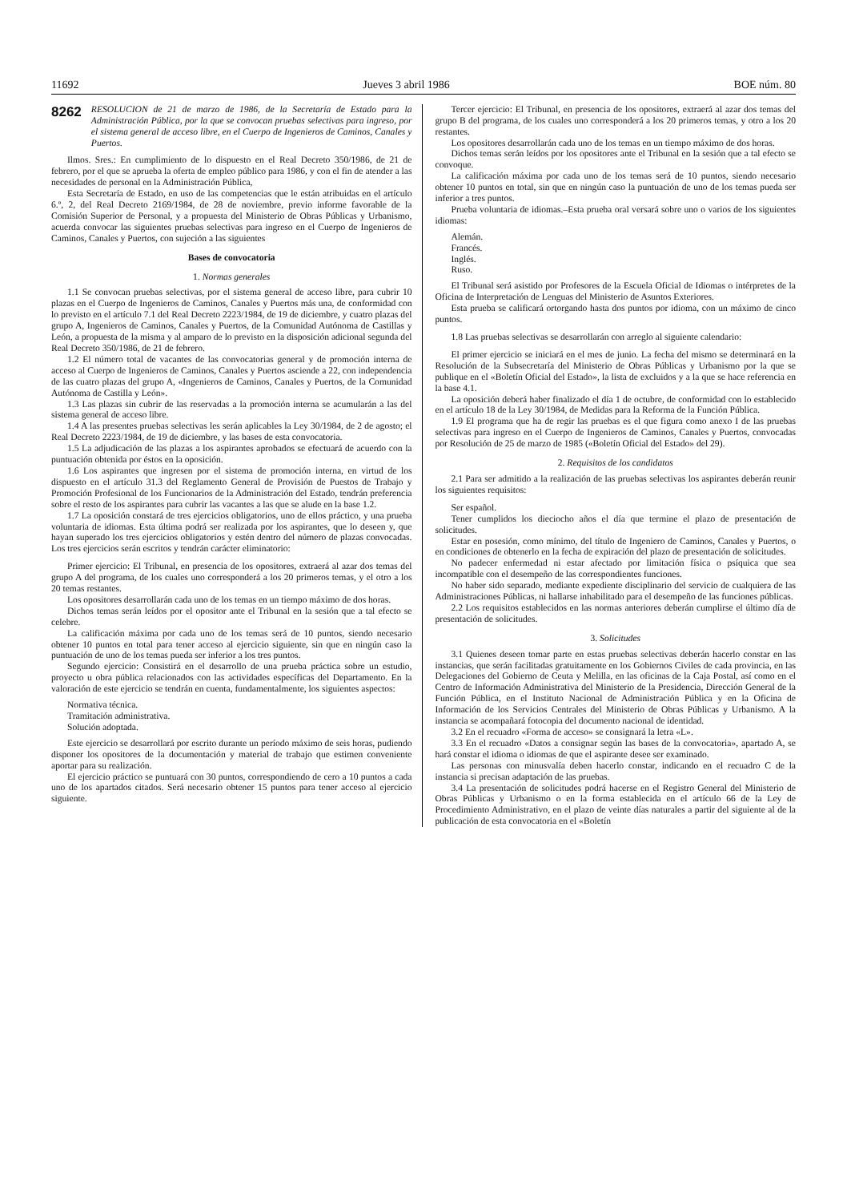11692 Jueves 3 abril 1986 BOE núm. 80
8262 RESOLUCION de 21 de marzo de 1986, de la Secretaría de Estado para la Administración Pública, por la que se convocan pruebas selectivas para ingreso, por el sistema general de acceso libre, en el Cuerpo de Ingenieros de Caminos, Canales y Puertos.
Ilmos. Sres.: En cumplimiento de lo dispuesto en el Real Decreto 350/1986, de 21 de febrero, por el que se aprueba la oferta de empleo público para 1986, y con el fin de atender a las necesidades de personal en la Administración Pública,
Esta Secretaría de Estado, en uso de las competencias que le están atribuidas en el artículo 6.º, 2, del Real Decreto 2169/1984, de 28 de noviembre, previo informe favorable de la Comisión Superior de Personal, y a propuesta del Ministerio de Obras Públicas y Urbanismo, acuerda convocar las siguientes pruebas selectivas para ingreso en el Cuerpo de Ingenieros de Caminos, Canales y Puertos, con sujeción a las siguientes
Bases de convocatoria
1. Normas generales
1.1 Se convocan pruebas selectivas, por el sistema general de acceso libre, para cubrir 10 plazas en el Cuerpo de Ingenieros de Caminos, Canales y Puertos más una, de conformidad con lo previsto en el artículo 7.1 del Real Decreto 2223/1984, de 19 de diciembre, y cuatro plazas del grupo A, Ingenieros de Caminos, Canales y Puertos, de la Comunidad Autónoma de Castillas y León, a propuesta de la misma y al amparo de lo previsto en la disposición adicional segunda del Real Decreto 350/1986, de 21 de febrero.
1.2 El número total de vacantes de las convocatorias general y de promoción interna de acceso al Cuerpo de Ingenieros de Caminos, Canales y Puertos asciende a 22, con independencia de las cuatro plazas del grupo A, «Ingenieros de Caminos, Canales y Puertos, de la Comunidad Autónoma de Castilla y León».
1.3 Las plazas sin cubrir de las reservadas a la promoción interna se acumularán a las del sistema general de acceso libre.
1.4 A las presentes pruebas selectivas les serán aplicables la Ley 30/1984, de 2 de agosto; el Real Decreto 2223/1984, de 19 de diciembre, y las bases de esta convocatoria.
1.5 La adjudicación de las plazas a los aspirantes aprobados se efectuará de acuerdo con la puntuación obtenida por éstos en la oposición.
1.6 Los aspirantes que ingresen por el sistema de promoción interna, en virtud de los dispuesto en el artículo 31.3 del Reglamento General de Provisión de Puestos de Trabajo y Promoción Profesional de los Funcionarios de la Administración del Estado, tendrán preferencia sobre el resto de los aspirantes para cubrir las vacantes a las que se alude en la base 1.2.
1.7 La oposición constará de tres ejercicios obligatorios, uno de ellos práctico, y una prueba voluntaria de idiomas. Esta última podrá ser realizada por los aspirantes, que lo deseen y, que hayan superado los tres ejercicios obligatorios y estén dentro del número de plazas convocadas. Los tres ejercicios serán escritos y tendrán carácter eliminatorio:
Primer ejercicio: El Tribunal, en presencia de los opositores, extraerá al azar dos temas del grupo A del programa, de los cuales uno corresponderá a los 20 primeros temas, y el otro a los 20 temas restantes.
Los opositores desarrollarán cada uno de los temas en un tiempo máximo de dos horas.
Dichos temas serán leídos por el opositor ante el Tribunal en la sesión que a tal efecto se celebre.
La calificación máxima por cada uno de los temas será de 10 puntos, siendo necesario obtener 10 puntos en total para tener acceso al ejercicio siguiente, sin que en ningún caso la puntuación de uno de los temas pueda ser inferior a los tres puntos.
Segundo ejercicio: Consistirá en el desarrollo de una prueba práctica sobre un estudio, proyecto u obra pública relacionados con las actividades específicas del Departamento. En la valoración de este ejercicio se tendrán en cuenta, fundamentalmente, los siguientes aspectos:
Normativa técnica.
Tramitación administrativa.
Solución adoptada.
Este ejercicio se desarrollará por escrito durante un período máximo de seis horas, pudiendo disponer los opositores de la documentación y material de trabajo que estimen conveniente aportar para su realización.
El ejercicio práctico se puntuará con 30 puntos, correspondiendo de cero a 10 puntos a cada uno de los apartados citados. Será necesario obtener 15 puntos para tener acceso al ejercicio siguiente.
Tercer ejercicio: El Tribunal, en presencia de los opositores, extraerá al azar dos temas del grupo B del programa, de los cuales uno corresponderá a los 20 primeros temas, y otro a los 20 restantes.
Los opositores desarrollarán cada uno de los temas en un tiempo máximo de dos horas.
Dichos temas serán leídos por los opositores ante el Tribunal en la sesión que a tal efecto se convoque.
La calificación máxima por cada uno de los temas será de 10 puntos, siendo necesario obtener 10 puntos en total, sin que en ningún caso la puntuación de uno de los temas pueda ser inferior a tres puntos.
Prueba voluntaria de idiomas.–Esta prueba oral versará sobre uno o varios de los siguientes idiomas:
Alemán.
Francés.
Inglés.
Ruso.
El Tribunal será asistido por Profesores de la Escuela Oficial de Idiomas o intérpretes de la Oficina de Interpretación de Lenguas del Ministerio de Asuntos Exteriores.
Esta prueba se calificará ortorgando hasta dos puntos por idioma, con un máximo de cinco puntos.
1.8 Las pruebas selectivas se desarrollarán con arreglo al siguiente calendario:
El primer ejercicio se iniciará en el mes de junio. La fecha del mismo se determinará en la Resolución de la Subsecretaría del Ministerio de Obras Públicas y Urbanismo por la que se publique en el «Boletín Oficial del Estado», la lista de excluidos y a la que se hace referencia en la base 4.1.
La oposición deberá haber finalizado el día 1 de octubre, de conformidad con lo establecido en el artículo 18 de la Ley 30/1984, de Medidas para la Reforma de la Función Pública.
1.9 El programa que ha de regir las pruebas es el que figura como anexo I de las pruebas selectivas para ingreso en el Cuerpo de Ingenieros de Caminos, Canales y Puertos, convocadas por Resolución de 25 de marzo de 1985 («Boletín Oficial del Estado» del 29).
2. Requisitos de los candidatos
2.1 Para ser admitido a la realización de las pruebas selectivas los aspirantes deberán reunir los siguientes requisitos:
Ser español.
Tener cumplidos los dieciocho años el día que termine el plazo de presentación de solicitudes.
Estar en posesión, como mínimo, del título de Ingeniero de Caminos, Canales y Puertos, o en condiciones de obtenerlo en la fecha de expiración del plazo de presentación de solicitudes.
No padecer enfermedad ni estar afectado por limitación física o psíquica que sea incompatible con el desempeño de las correspondientes funciones.
No haber sido separado, mediante expediente disciplinario del servicio de cualquiera de las Administraciones Públicas, ni hallarse inhabilitado para el desempeño de las funciones públicas.
2.2 Los requisitos establecidos en las normas anteriores deberán cumplirse el último día de presentación de solicitudes.
3. Solicitudes
3.1 Quienes deseen tomar parte en estas pruebas selectivas deberán hacerlo constar en las instancias, que serán facilitadas gratuitamente en los Gobiernos Civiles de cada provincia, en las Delegaciones del Gobierno de Ceuta y Melilla, en las oficinas de la Caja Postal, así como en el Centro de Información Administrativa del Ministerio de la Presidencia, Dirección General de la Función Pública, en el Instituto Nacional de Administración Pública y en la Oficina de Información de los Servicios Centrales del Ministerio de Obras Públicas y Urbanismo. A la instancia se acompañará fotocopia del documento nacional de identidad.
3.2 En el recuadro «Forma de acceso» se consignará la letra «L».
3.3 En el recuadro «Datos a consignar según las bases de la convocatoria», apartado A, se hará constar el idioma o idiomas de que el aspirante desee ser examinado.
Las personas con minusvalía deben hacerlo constar, indicando en el recuadro C de la instancia si precisan adaptación de las pruebas.
3.4 La presentación de solicitudes podrá hacerse en el Registro General del Ministerio de Obras Públicas y Urbanismo o en la forma establecida en el artículo 66 de la Ley de Procedimiento Administrativo, en el plazo de veinte días naturales a partir del siguiente al de la publicación de esta convocatoria en el «Boletín